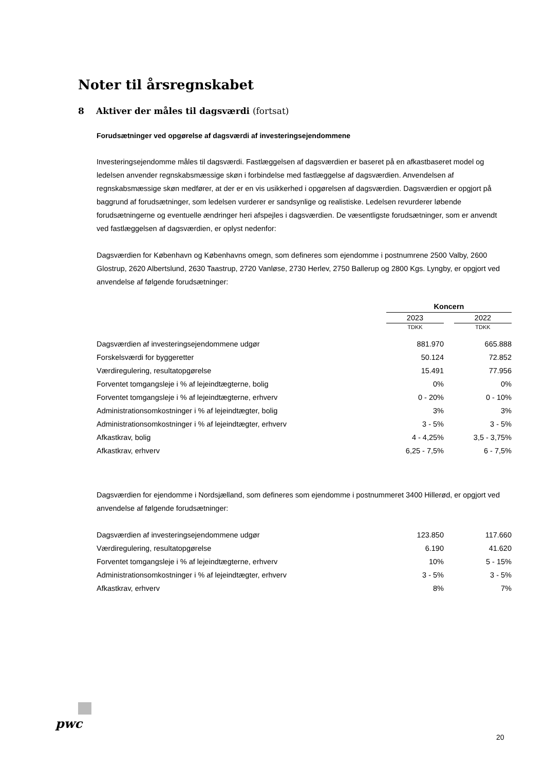Noter til årsregnskabet
8 Aktiver der måles til dagsværdi (fortsat)
Forudsætninger ved opgørelse af dagsværdi af investeringsejendommene
Investeringsejendomme måles til dagsværdi. Fastlæggelsen af dagsværdien er baseret på en afkastbaseret model og ledelsen anvender regnskabsmæssige skøn i forbindelse med fastlæggelse af dagsværdien. Anvendelsen af regnskabsmæssige skøn medfører, at der er en vis usikkerhed i opgørelsen af dagsværdien. Dagsværdien er opgjort på baggrund af forudsætninger, som ledelsen vurderer er sandsynlige og realistiske. Ledelsen revurderer løbende forudsætningerne og eventuelle ændringer heri afspejles i dagsværdien. De væsentligste forudsætninger, som er anvendt ved fastlæggelsen af dagsværdien, er oplyst nedenfor:
Dagsværdien for København og Københavns omegn, som defineres som ejendomme i postnumrene 2500 Valby, 2600 Glostrup, 2620 Albertslund, 2630 Taastrup, 2720 Vanløse, 2730 Herlev, 2750 Ballerup og 2800 Kgs. Lyngby, er opgjort ved anvendelse af følgende forudsætninger:
| | Koncern | | |
| --- | --- | --- | --- |
| | 2023 | | 2022 |
| | TDKK | | TDKK |
| Dagsværdien af investeringsejendommene udgør | 881.970 | | 665.888 |
| Forskelsværdi for byggeretter | 50.124 | | 72.852 |
| Værdiregulering, resultatopgørelse | 15.491 | | 77.956 |
| Forventet tomgangsleje i % af lejeindtægterne, bolig | 0% | | 0% |
| Forventet tomgangsleje i % af lejeindtægterne, erhverv | 0 - 20% | | 0 - 10% |
| Administrationsomkostninger i % af lejeindtægter, bolig | 3% | | 3% |
| Administrationsomkostninger i % af lejeindtægter, erhverv | 3 - 5% | | 3 - 5% |
| Afkastkrav, bolig | 4 - 4,25% | | 3,5 - 3,75% |
| Afkastkrav, erhverv | 6,25 - 7,5% | | 6 - 7,5% |
Dagsværdien for ejendomme i Nordsjælland, som defineres som ejendomme i postnummeret 3400 Hillerød, er opgjort ved anvendelse af følgende forudsætninger:
| Dagsværdien af investeringsejendommene udgør | 123.850 | | 117.660 |
| Værdiregulering, resultatopgørelse | 6.190 | | 41.620 |
| Forventet tomgangsleje i % af lejeindtægterne, erhverv | 10% | | 5 - 15% |
| Administrationsomkostninger i % af lejeindtægter, erhverv | 3 - 5% | | 3 - 5% |
| Afkastkrav, erhverv | 8% | | 7% |
pwc
20